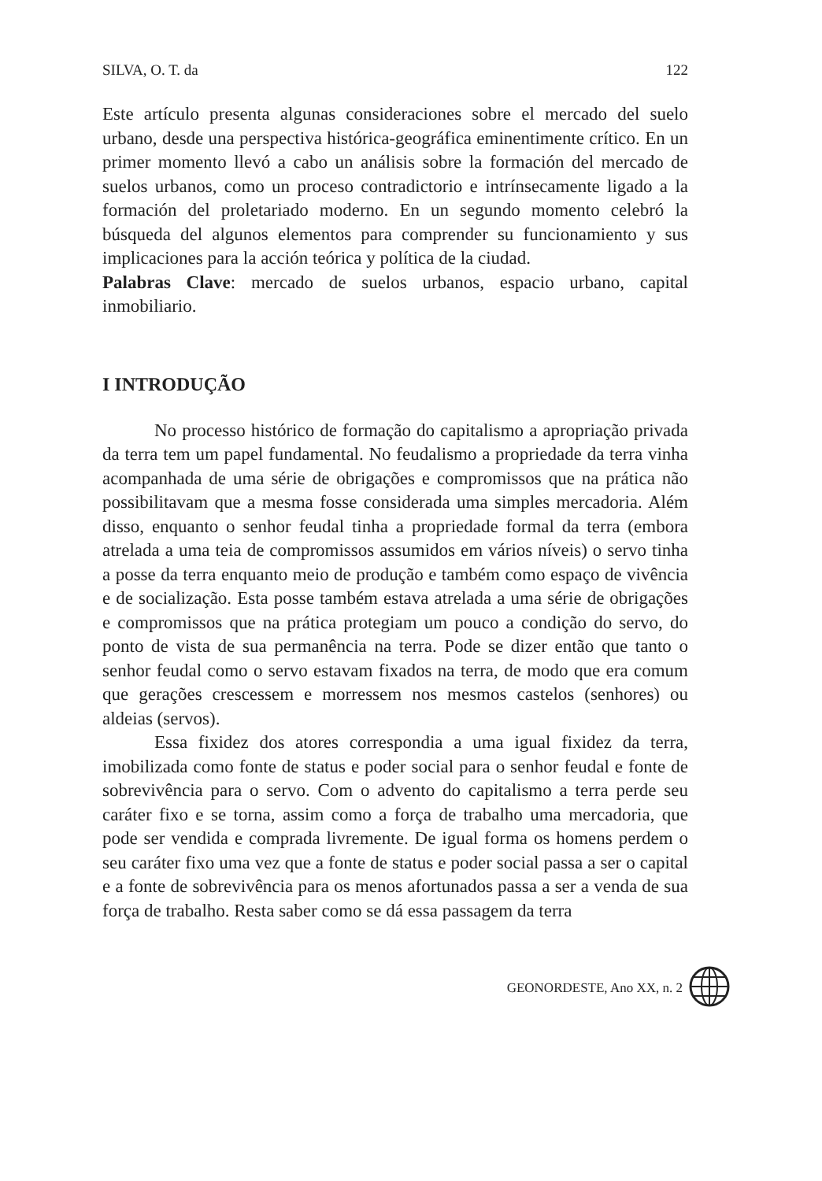SILVA, O. T. da 122
Este artículo presenta algunas consideraciones sobre el mercado del suelo urbano, desde una perspectiva histórica-geográfica eminentimente crítico. En un primer momento llevó a cabo un análisis sobre la formación del mercado de suelos urbanos, como un proceso contradictorio e intrínsecamente ligado a la formación del proletariado moderno. En un segundo momento celebró la búsqueda del algunos elementos para comprender su funcionamiento y sus implicaciones para la acción teórica y política de la ciudad.
Palabras Clave: mercado de suelos urbanos, espacio urbano, capital inmobiliario.
I INTRODUÇÃO
No processo histórico de formação do capitalismo a apropriação privada da terra tem um papel fundamental. No feudalismo a propriedade da terra vinha acompanhada de uma série de obrigações e compromissos que na prática não possibilitavam que a mesma fosse considerada uma simples mercadoria. Além disso, enquanto o senhor feudal tinha a propriedade formal da terra (embora atrelada a uma teia de compromissos assumidos em vários níveis) o servo tinha a posse da terra enquanto meio de produção e também como espaço de vivência e de socialização. Esta posse também estava atrelada a uma série de obrigações e compromissos que na prática protegiam um pouco a condição do servo, do ponto de vista de sua permanência na terra. Pode se dizer então que tanto o senhor feudal como o servo estavam fixados na terra, de modo que era comum que gerações crescessem e morressem nos mesmos castelos (senhores) ou aldeias (servos).
Essa fixidez dos atores correspondia a uma igual fixidez da terra, imobilizada como fonte de status e poder social para o senhor feudal e fonte de sobrevivência para o servo. Com o advento do capitalismo a terra perde seu caráter fixo e se torna, assim como a força de trabalho uma mercadoria, que pode ser vendida e comprada livremente. De igual forma os homens perdem o seu caráter fixo uma vez que a fonte de status e poder social passa a ser o capital e a fonte de sobrevivência para os menos afortunados passa a ser a venda de sua força de trabalho. Resta saber como se dá essa passagem da terra
GEONORDESTE, Ano XX, n. 2